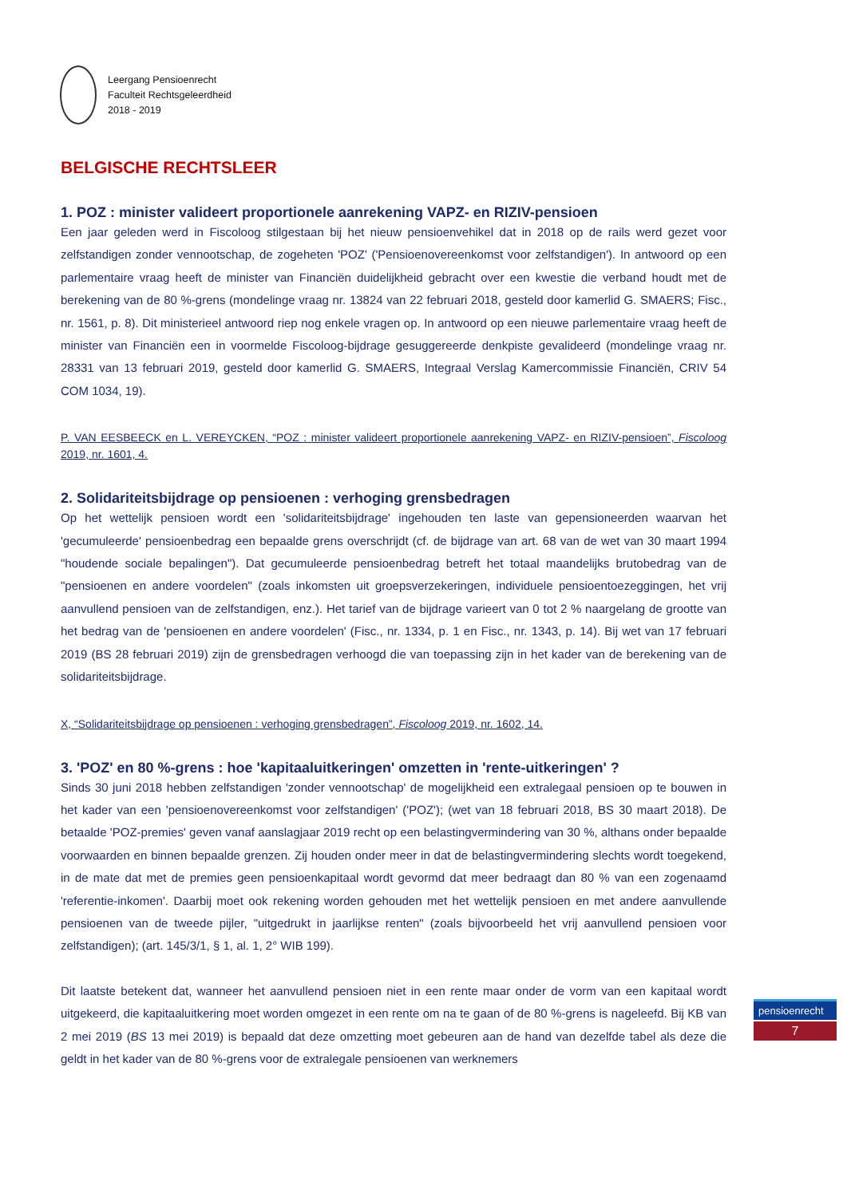Leergang Pensioenrecht
Faculteit Rechtsgeleerdheid
2018 - 2019
BELGISCHE RECHTSLEER
1. POZ : minister valideert proportionele aanrekening VAPZ- en RIZIV-pensioen
Een jaar geleden werd in Fiscoloog stilgestaan bij het nieuw pensioenvehikel dat in 2018 op de rails werd gezet voor zelfstandigen zonder vennootschap, de zogeheten 'POZ' ('Pensioenovereenkomst voor zelfstandigen'). In antwoord op een parlementaire vraag heeft de minister van Financiën duidelijkheid gebracht over een kwestie die verband houdt met de berekening van de 80 %-grens (mondelinge vraag nr. 13824 van 22 februari 2018, gesteld door kamerlid G. SMAERS; Fisc., nr. 1561, p. 8). Dit ministerieel antwoord riep nog enkele vragen op. In antwoord op een nieuwe parlementaire vraag heeft de minister van Financiën een in voormelde Fiscoloog-bijdrage gesuggereerde denkpiste gevalideerd (mondelinge vraag nr. 28331 van 13 februari 2019, gesteld door kamerlid G. SMAERS, Integraal Verslag Kamercommissie Financiën, CRIV 54 COM 1034, 19).
P. VAN EESBEECK en L. VEREYCKEN, “POZ : minister valideert proportionele aanrekening VAPZ- en RIZIV-pensioen”, Fiscoloog 2019, nr. 1601, 4.
2. Solidariteitsbijdrage op pensioenen : verhoging grensbedragen
Op het wettelijk pensioen wordt een 'solidariteitsbijdrage' ingehouden ten laste van gepensioneerden waarvan het 'gecumuleerde' pensioenbedrag een bepaalde grens overschrijdt (cf. de bijdrage van art. 68 van de wet van 30 maart 1994 "houdende sociale bepalingen"). Dat gecumuleerde pensioenbedrag betreft het totaal maandelijks brutobedrag van de "pensioenen en andere voordelen" (zoals inkomsten uit groepsverzekeringen, individuele pensioentoezeggingen, het vrij aanvullend pensioen van de zelfstandigen, enz.). Het tarief van de bijdrage varieert van 0 tot 2 % naargelang de grootte van het bedrag van de 'pensioenen en andere voordelen' (Fisc., nr. 1334, p. 1 en Fisc., nr. 1343, p. 14). Bij wet van 17 februari 2019 (BS 28 februari 2019) zijn de grensbedragen verhoogd die van toepassing zijn in het kader van de berekening van de solidariteitsbijdrage.
X, “Solidariteitsbijdrage op pensioenen : verhoging grensbedragen”, Fiscoloog 2019, nr. 1602, 14.
3. 'POZ' en 80 %-grens : hoe 'kapitaaluitkeringen' omzetten in 'rente-uitkeringen' ?
Sinds 30 juni 2018 hebben zelfstandigen 'zonder vennootschap' de mogelijkheid een extralegaal pensioen op te bouwen in het kader van een 'pensioenovereenkomst voor zelfstandigen' ('POZ'); (wet van 18 februari 2018, BS 30 maart 2018). De betaalde 'POZ-premies' geven vanaf aanslagjaar 2019 recht op een belastingvermindering van 30 %, althans onder bepaalde voorwaarden en binnen bepaalde grenzen. Zij houden onder meer in dat de belastingvermindering slechts wordt toegekend, in de mate dat met de premies geen pensioenkapitaal wordt gevormd dat meer bedraagt dan 80 % van een zogenaamd 'referentie-inkomen'. Daarbij moet ook rekening worden gehouden met het wettelijk pensioen en met andere aanvullende pensioenen van de tweede pijler, "uitgedrukt in jaarlijkse renten" (zoals bijvoorbeeld het vrij aanvullend pensioen voor zelfstandigen); (art. 145/3/1, § 1, al. 1, 2° WIB 199).
Dit laatste betekent dat, wanneer het aanvullend pensioen niet in een rente maar onder de vorm van een kapitaal wordt uitgekeerd, die kapitaaluitkering moet worden omgezet in een rente om na te gaan of de 80 %-grens is nageleefd. Bij KB van 2 mei 2019 (BS 13 mei 2019) is bepaald dat deze omzetting moet gebeuren aan de hand van dezelfde tabel als deze die geldt in het kader van de 80 %-grens voor de extralegale pensioenen van werknemers
pensioenrecht
7